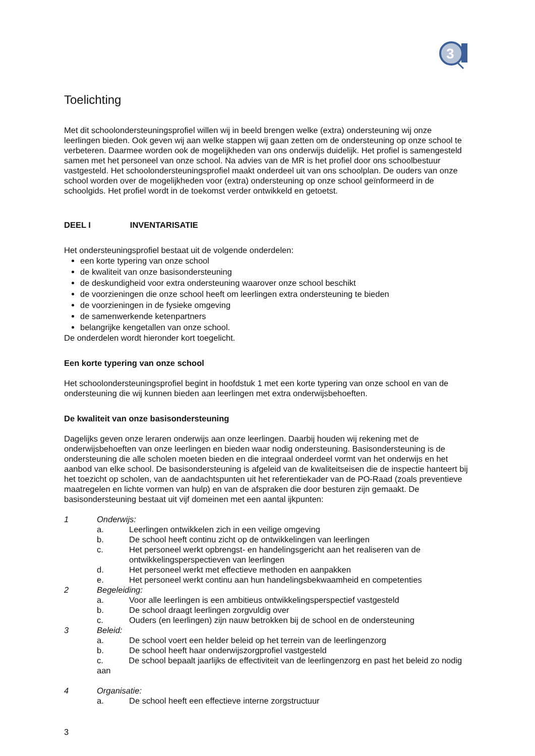3
Toelichting
Met dit schoolondersteuningsprofiel willen wij in beeld brengen welke (extra) ondersteuning wij onze leerlingen bieden. Ook geven wij aan welke stappen wij gaan zetten om de ondersteuning op onze school te verbeteren. Daarmee worden ook de mogelijkheden van ons onderwijs duidelijk. Het profiel is samengesteld samen met het personeel van onze school. Na advies van de MR is het profiel door ons schoolbestuur vastgesteld. Het schoolondersteuningsprofiel maakt onderdeel uit van ons schoolplan. De ouders van onze school worden over de mogelijkheden voor (extra) ondersteuning op onze school geïnformeerd in de schoolgids. Het profiel wordt in de toekomst verder ontwikkeld en getoetst.
DEEL I INVENTARISATIE
Het ondersteuningsprofiel bestaat uit de volgende onderdelen:
een korte typering van onze school
de kwaliteit van onze basisondersteuning
de deskundigheid voor extra ondersteuning waarover onze school beschikt
de voorzieningen die onze school heeft om leerlingen extra ondersteuning te bieden
de voorzieningen in de fysieke omgeving
de samenwerkende ketenpartners
belangrijke kengetallen van onze school.
De onderdelen wordt hieronder kort toegelicht.
Een korte typering van onze school
Het schoolondersteuningsprofiel begint in hoofdstuk 1 met een korte typering van onze school en van de ondersteuning die wij kunnen bieden aan leerlingen met extra onderwijsbehoeften.
De kwaliteit van onze basisondersteuning
Dagelijks geven onze leraren onderwijs aan onze leerlingen. Daarbij houden wij rekening met de onderwijsbehoeften van onze leerlingen en bieden waar nodig ondersteuning. Basisondersteuning is de ondersteuning die alle scholen moeten bieden en die integraal onderdeel vormt van het onderwijs en het aanbod van elke school. De basisondersteuning is afgeleid van de kwaliteitseisen die de inspectie hanteert bij het toezicht op scholen, van de aandachtspunten uit het referentiekader van de PO-Raad (zoals preventieve maatregelen en lichte vormen van hulp) en van de afspraken die door besturen zijn gemaakt. De basisondersteuning bestaat uit vijf domeinen met een aantal ijkpunten:
1 Onderwijs:
a. Leerlingen ontwikkelen zich in een veilige omgeving
b. De school heeft continu zicht op de ontwikkelingen van leerlingen
c. Het personeel werkt opbrengst- en handelingsgericht aan het realiseren van de ontwikkelingsperspectieven van leerlingen
d. Het personeel werkt met effectieve methoden en aanpakken
e. Het personeel werkt continu aan hun handelingsbekwaamheid en competenties
2 Begeleiding:
a. Voor alle leerlingen is een ambitieus ontwikkelingsperspectief vastgesteld
b. De school draagt leerlingen zorgvuldig over
c. Ouders (en leerlingen) zijn nauw betrokken bij de school en de ondersteuning
3 Beleid:
a. De school voert een helder beleid op het terrein van de leerlingenzorg
b. De school heeft haar onderwijszorgprofiel vastgesteld
c. De school bepaalt jaarlijks de effectiviteit van de leerlingenzorg en past het beleid zo nodig aan
4 Organisatie:
a. De school heeft een effectieve interne zorgstructuur
3